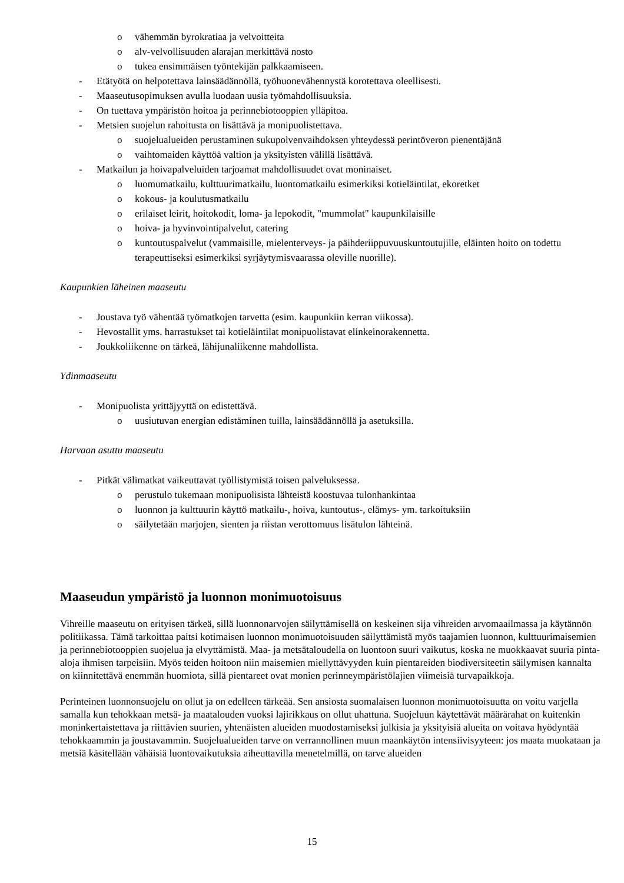o vähemmän byrokratiaa ja velvoitteita
o alv-velvollisuuden alarajan merkittävä nosto
o tukea ensimmäisen työntekijän palkkaamiseen.
- Etätyötä on helpotettava lainsäädännöllä, työhuonevähennystä korotettava oleellisesti.
- Maaseutusopimuksen avulla luodaan uusia työmahdollisuuksia.
- On tuettava ympäristön hoitoa ja perinnebiotooppien ylläpitoa.
- Metsien suojelun rahoitusta on lisättävä ja monipuolistettava.
o suojelualueiden perustaminen sukupolvenvaihdoksen yhteydessä perintöveron pienentäjänä
o vaihtomaiden käyttöä valtion ja yksityisten välillä lisättävä.
- Matkailun ja hoivapalveluiden tarjoamat mahdollisuudet ovat moninaiset.
o luomumatkailu, kulttuurimatkailu, luontomatkailu esimerkiksi kotieläintilat, ekoretket
o kokous- ja koulutusmatkailu
o erilaiset leirit, hoitokodit, loma- ja lepokodit, "mummolat" kaupunkilaisille
o hoiva- ja hyvinvointipalvelut, catering
o kuntoutuspalvelut (vammaisille, mielenterveys- ja päihderiippuvuuskuntoutujille, eläinten hoito on todettu terapeuttiseksi esimerkiksi syrjäytymisvaarassa oleville nuorille).
Kaupunkien läheinen maaseutu
- Joustava työ vähentää työmatkojen tarvetta (esim. kaupunkiin kerran viikossa).
- Hevostallit yms. harrastukset tai kotieläintilat monipuolistavat elinkeinorakennetta.
- Joukkoliikenne on tärkeä, lähijunaliikenne mahdollista.
Ydinmaaseutu
- Monipuolista yrittäjyyttä on edistettävä.
o uusiutuvan energian edistäminen tuilla, lainsäädännöllä ja asetuksilla.
Harvaan asuttu maaseutu
- Pitkät välimatkat vaikeuttavat työllistymistä toisen palveluksessa.
o perustulo tukemaan monipuolisista lähteistä koostuvaa tulonhankintaa
o luonnon ja kulttuurin käyttö matkailu-, hoiva, kuntoutus-, elämys- ym. tarkoituksiin
o säilytetään marjojen, sienten ja riistan verottomuus lisätulon lähteinä.
Maaseudun ympäristö ja luonnon monimuotoisuus
Vihreille maaseutu on erityisen tärkeä, sillä luonnonarvojen säilyttämisellä on keskeinen sija vihreiden arvomaailmassa ja käytännön politiikassa. Tämä tarkoittaa paitsi kotimaisen luonnon monimuotoisuuden säilyttämistä myös taajamien luonnon, kulttuurimaisemien ja perinnebiotooppien suojelua ja elvyttämistä. Maa- ja metsätaloudella on luontoon suuri vaikutus, koska ne muokkaavat suuria pinta-aloja ihmisen tarpeisiin. Myös teiden hoitoon niin maisemien miellyttävyyden kuin pientareiden biodiversiteetin säilymisen kannalta on kiinnitettävä enemmän huomiota, sillä pientareet ovat monien perinneympäristölajien viimeisiä turvapaikkoja.
Perinteinen luonnonsuojelu on ollut ja on edelleen tärkeää. Sen ansiosta suomalaisen luonnon monimuotoisuutta on voitu varjella samalla kun tehokkaan metsä- ja maatalouden vuoksi lajirikkaus on ollut uhattuna. Suojeluun käytettävät määrärahat on kuitenkin moninkertaistettava ja riittävien suurien, yhtenäisten alueiden muodostamiseksi julkisia ja yksityisiä alueita on voitava hyödyntää tehokkaammin ja joustavammin. Suojelualueiden tarve on verrannollinen muun maankäytön intensiivisyyteen: jos maata muokataan ja metsiä käsitellään vähäisiä luontovaikutuksia aiheuttavilla menetelmillä, on tarve alueiden
15